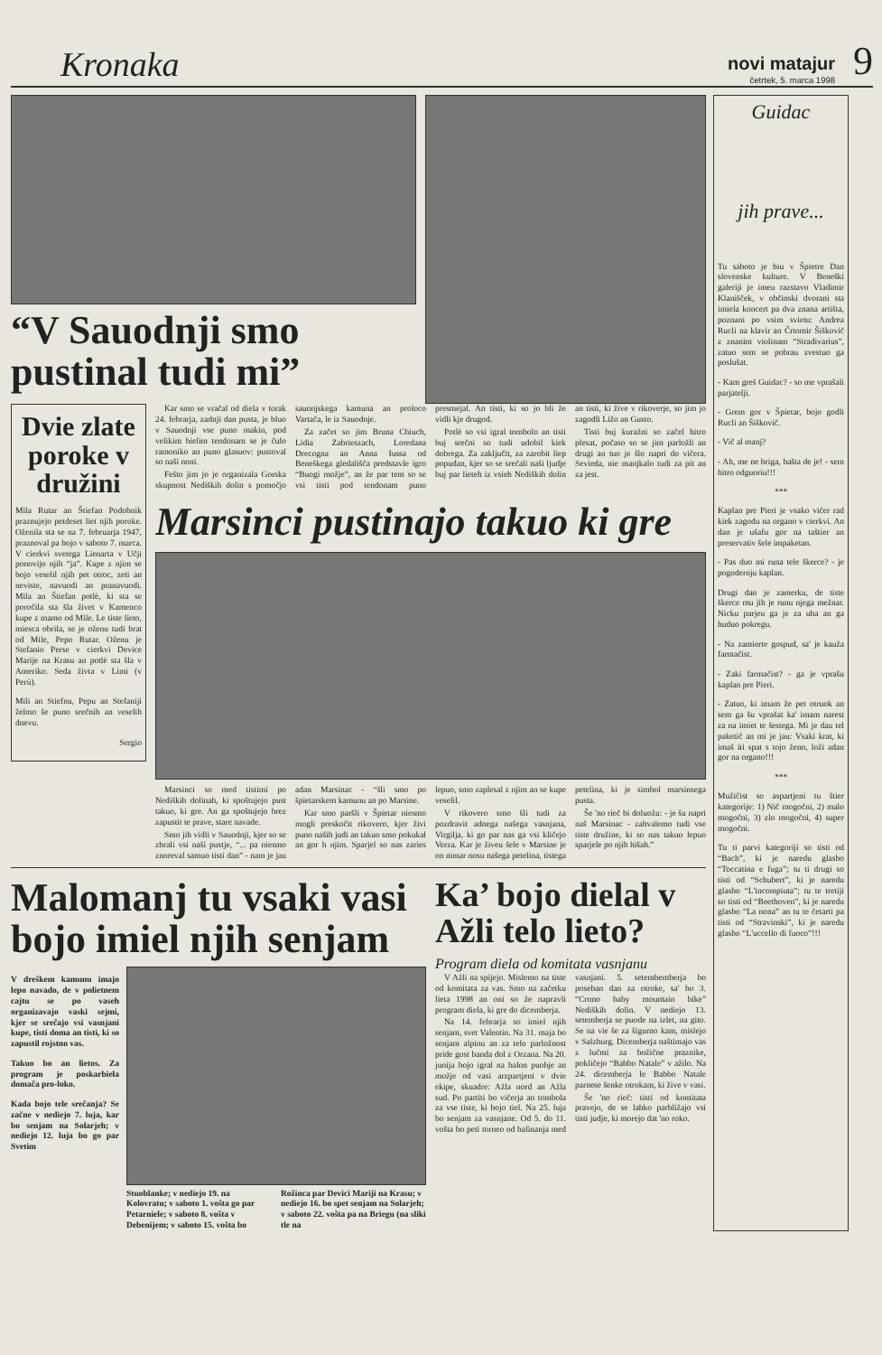Kronaka
novi matajur
četrtek, 5. marca 1998
9
“V Sauodnji smo pustinal tudi mi”
Dvie zlate poroke v družini
Mila Rutar an Štiefan Podobnik praznujejo petdeset liet njih poroke. Oženila sta se na 7. februarja 1947, praznoval pa bojo v saboto 7. marca. V cierkvi svetega Lienarta v Učji ponovijo njih “ja”. Kupe z njim se bojo veselil njih pet otroc, zeti an neviste, navuodi an pranavuodi. Mila an Štiefan potlè, ki sta se poročila sta šla živet v Kamenco kupe z mamo od Mile. Le tiste lieto, miesca obrila, se je oženu tudi brat od Mile, Pepo Rutar. Oženu je Stefanio Perse v cierkvi Device Marije na Krasu an potlè sta šla v Ameriko. Seda živta v Limi (v Perù).
Mili an Stiefnu, Pepu an Stefaniji želmo še puno srečnih an veselih dnevu.
Sergio
Kar smo se vračal od diela v torak 24. febrarja, zadnji dan pusta, je bluo v Sauodnji vse puno makin, pod velikim bielim tendonam se je čulo ramoniko an puno glasuov: pustoval so naši noni.
Fešto jim jo je organizala Gorska skupnost Nediških dolin s pomočjo sauonjskega kamuna an proloco Vartača, le iz Sauodnje.
Za začet so jim Bruna Chiuch, Lidia Zabrieszach, Loredana Drecogna an Anna Iussa od Beneškega gledališča predstavle igro “Buogi možje”, an že par tem so se vsi tisti pod tendonam puno presmejal. An tisti, ki so jo bli že vidli kje drugod.
Potlè so vsi igral tombolo an tisti buj srečni so tudi udobil kiek dobrega. Za zaključit, za zarobit liep popudan, kjer so se srečali naši ljudje buj par lieteh iz vsieh Nediških dolin an tisti, ki žive v rikoverje, so jim jo zagodli Ližo an Gusto.
Tisti buj kuražni so začel hitro plesat, počaso so se jim parložli an drugi an tuo je šlo napri do vičera. Sevieda, nie manjkalo tudi za pit an za jest.
Marsinci pustinajo takuo ki gre
Marsinci so med tistimi po Nediških dolinah, ki spoštujejo pust takuo, ki gre. An ga spoštujejo brez zapustit te prave, stare navade.
Smo jih vidli v Sauodnji, kjer so se zbrali vsi naši pustje, “... pa niesmo znoreval samuo tisti dan” - nam je jau adan Marsinac - “šli smo po špietarskem kamunu an po Marsine.
Kar smo paršli v Špietar niesmo mogli preskočit rikovero, kjer živi puno naših judi an takuo smo pokukal an gor h njim. Sparjel so nas zaries lepuo, smo zaplesal z njim an se kupe veselil.
V rikovero smo šli tudi za pozdravit adnega našega vasnjana, Virgilja, ki go par nas ga vsi kličejo Verza. Kar je živeu šele v Marsine je on nimar nosu našega petelina, tistega petelina, ki je simbol marsinsega pusta.
Še 'no rieč bi doluožu: - je šu napri naš Marsinac - zahvalemo tudi vse tiste družine, ki so nas takuo lepuo sparjele po njih hišah.”
Malomanj tu vsaki vasi bojo imiel njih senjam
V dreškem kamunu imajo lepo navado, de v polietnem cajtu se po vaseh organizavajo vaski sejmi, kjer se srečajo vsi vasnjani kupe, tisti doma an tisti, ki so zapustil rojstno vas.
Takuo bo an lietos. Za program je poskarbiela domača pro-loko.
Kada bojo tele srečanja? Se začne v nediejo 7. luja, kar bo senjam na Solarjeh; v nediejo 12. luja bo go par Svetim
Stuoblanke; v nediejo 19. na Kolovratu; v saboto 1. vošta go par Petarniele; v saboto 8. vošta v Debenijem; v saboto 15. vošta bo Rožinca par Devici Mariji na Krasu; v nediejo 16. bo spet senjam na Solarjeh; v saboto 22. vošta pa na Briegu (na sliki tle na
Ka’ bojo dielal v Ažli telo lieto?
Program diela od komitata vasnjanu
V Ažli na spijejo. Mislemo na tiste od komitata za vas. Smo na začetku lieta 1998 an oni so že napravli program diela, ki gre do dicemberja.
Na 14. febrarja so imiel njih senjam, svet Valentin. Na 31. maja bo senjam alpinu an za telo parložnost pride gost banda dol z Orzana. Na 20. junija bojo igral na balon puobje an možje od vasi arzpartjeni v dvie ekipe, skuadre: Ažla nord an Ažla sud. Po partiti bo vičerja an tombola za vse tiste, ki bojo tiel. Na 25. luja bo senjam za vasnjane. Od 5. do 11. vošta bo peti torneo od balinanja med vasnjani. 5. setembemberja bo poseban dan za otroke, sa' bo 3. “Crono baby mountain bike” Nediških dolin. V nediejo 13. setemberja se puode na izlet, na gito. Se na vie še za šigurno kam, mislejo v Salzburg. Dicemberja naštimajo vas z lučmi za božične praznike, pokličejo “Babbo Natale” v ažilo. Na 24. dicemberja le Babbo Natale parnese šenke otrokam, ki žive v vasi.
Še 'no rieč: tisti od komitata pravejo, de se lahko parbližajo vsi tisti judje, ki morejo dat 'no roko.
Guidac
jih prave...
Tu saboto je biu v Špietre Dan slovenske kulture. V Beneški galeriji je imeu razstavo Vladimir Klanišček, v občinski dvorani sta imiela koncert pa dva znana artišta, poznani po vsim svietu: Andrea Rucli na klavir an Črtomir Šiškovič z znanim violinam “Stradivarius”, zatuo sem se pobrau zvestuo ga poslušat.
- Kam greš Guidac? - so me vprašali parjatelji.
- Grem gor v Špietar, bojo godli Rucli an Šiškovič.
- Vič al manj?
- Ah, me ne briga, bašta de je! - sem hitro odguoriu!!!
***
Kaplan pre Pieri je vsako vičer rad kiek zagodu na organo v cierkvi. An dan je ušafu gor na taštier an preservativ šele impaketan.
- Pas duo mi runa tele škerce? - je pogodernju kaplan.
Drugi dan je zamerku, de tiste škerce mu jih je runu njega mežnar. Nicku parjeu ga je za uha an ga huduo pokregu.
- Na zamierte gospud, sa' je kauža farmačist.
- Zaki farmačist? - ga je vprašu kaplan pre Pieri.
- Zatuo, ki imam že pet otruok an sem ga šu vprašat ka' imam narest za na imiet te šestega. Mi je dau tel paketič an mi je jau: Vsaki krat, ki imaš iti spat s tojo ženo, loži adan gor na organo!!!
***
Mužičist so aspartjeni tu štier kategorije: 1) Nič mogočni, 2) malo mogočni, 3) zlo mogočni, 4) super mogočni.
Tu ti parvi kategoriji so tisti od “Bach”, ki je naredu glasbo “Toccatina e fuga”; tu ti drugi so tisti od “Schubert”, ki je naredu glasbo “L'incompiuta”; tu te tretiji so tisti od “Beethoven”, ki je naredu glasbo “La nona” an tu te četarti pa tisti od “Stravinski”, ki je naredu glasbo “L'uccello di fuoco”!!!